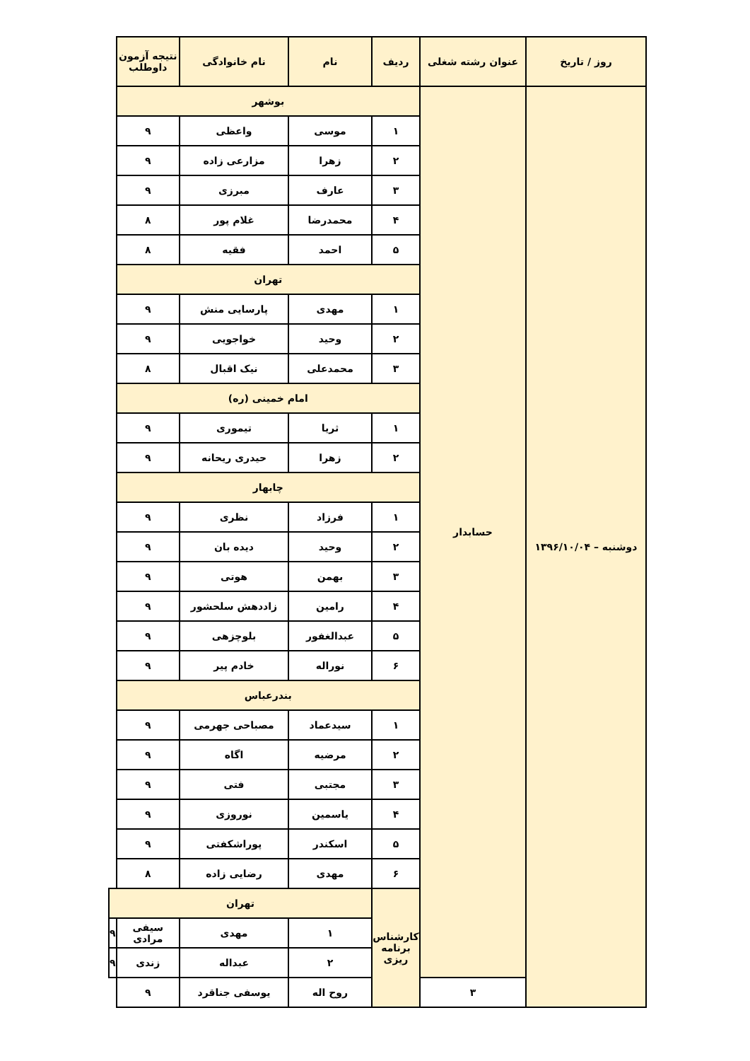| روز / تاریخ | عنوان رشته شغلی | ردیف | نام | نام خانوادگی | نتیجه آزمون داوطلب | |
| --- | --- | --- | --- | --- | --- | --- |
| دوشنبه – ۱۳۹۶/۱۰/۰۴ | حسابدار | بوشهر | | | | |
| | | ۱ | موسی | واعظی | ۹ | |
| | | ۲ | زهرا | مزارعی زاده | ۹ | |
| | | ۳ | عارف | مبرزی | ۹ | |
| | | ۴ | محمدرضا | غلام پور | ۸ | |
| | | ۵ | احمد | فقیه | ۸ | |
| | | تهران | | | | |
| | | ۱ | مهدی | پارسایی منش | ۹ | |
| | | ۲ | وحید | خواجویی | ۹ | |
| | | ۳ | محمدعلی | نیک اقبال | ۸ | |
| | | امام خمینی (ره) | | | | |
| | | ۱ | ثریا | تیموری | ۹ | |
| | | ۲ | زهرا | حیدری ریحانه | ۹ | |
| | | چابهار | | | | |
| | | ۱ | فرزاد | نظری | ۹ | |
| | | ۲ | وحید | دیده بان | ۹ | |
| | | ۳ | بهمن | هوتی | ۹ | |
| | | ۴ | رامین | زاددهش سلحشور | ۹ | |
| | | ۵ | عبدالغفور | بلوچزهی | ۹ | |
| | | ۶ | نوراله | خادم پیر | ۹ | |
| | | بندرعباس | | | | |
| | | ۱ | سیدعماد | مصباحی جهرمی | ۹ | |
| | | ۲ | مرضیه | اگاه | ۹ | |
| | | ۳ | مجتبی | فتی | ۹ | |
| | | ۴ | یاسمین | نوروزی | ۹ | |
| | | ۵ | اسکندر | پوراشکفتی | ۹ | |
| | | ۶ | مهدی | رضایی زاده | ۸ | |
| | | کارشناس برنامه ریزی | تهران | | | |
| | | | ۱ | مهدی | سیفی مرادی | ۹ |
| | | | ۲ | عبداله | زندی | ۹ |
| | ۳ | | روح اله | یوسفی جناقرد | ۹ | |